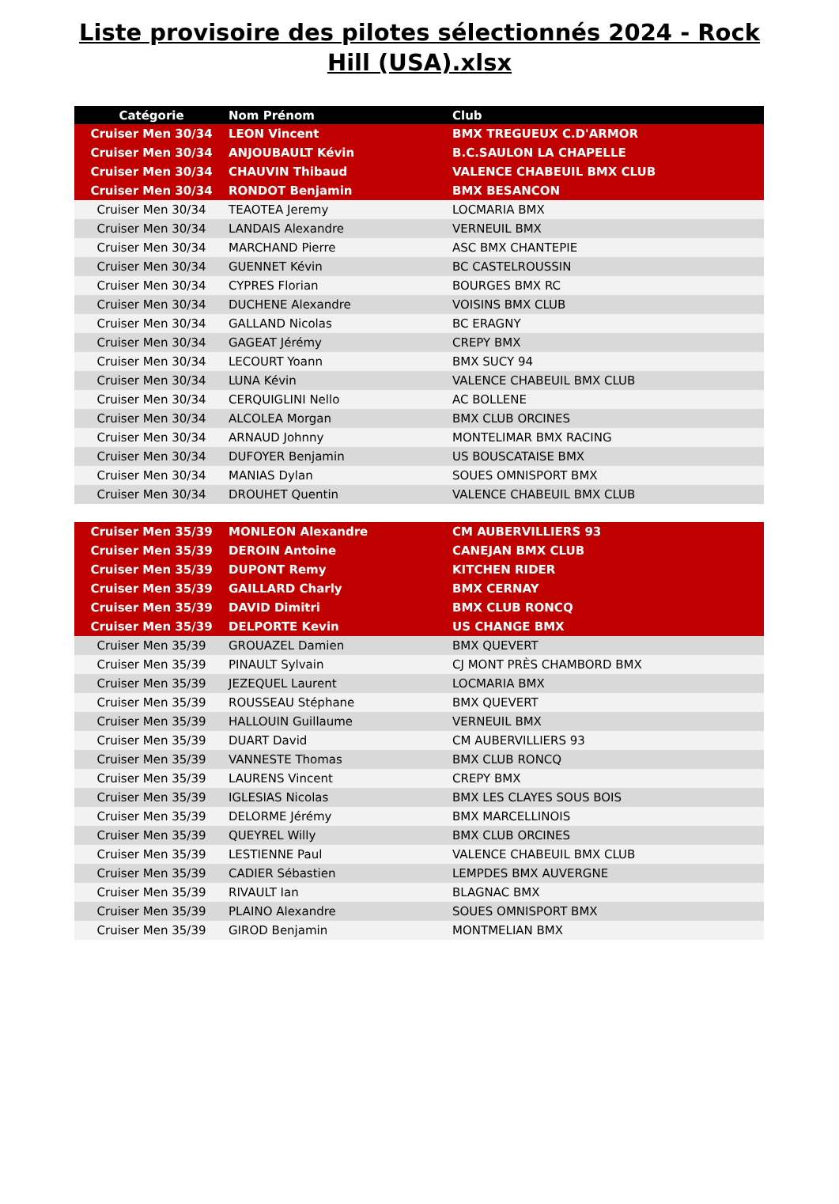Liste provisoire des pilotes sélectionnés 2024 - Rock Hill (USA).xlsx
| Catégorie | Nom Prénom | Club |
| --- | --- | --- |
| Cruiser Men 30/34 | LEON Vincent | BMX TREGUEUX C.D'ARMOR |
| Cruiser Men 30/34 | ANJOUBAULT Kévin | B.C.SAULON LA CHAPELLE |
| Cruiser Men 30/34 | CHAUVIN Thibaud | VALENCE CHABEUIL BMX CLUB |
| Cruiser Men 30/34 | RONDOT Benjamin | BMX BESANCON |
| Cruiser Men 30/34 | TEAOTEA Jeremy | LOCMARIA BMX |
| Cruiser Men 30/34 | LANDAIS Alexandre | VERNEUIL BMX |
| Cruiser Men 30/34 | MARCHAND Pierre | ASC BMX CHANTEPIE |
| Cruiser Men 30/34 | GUENNET Kévin | BC CASTELROUSSIN |
| Cruiser Men 30/34 | CYPRES Florian | BOURGES BMX RC |
| Cruiser Men 30/34 | DUCHENE Alexandre | VOISINS BMX CLUB |
| Cruiser Men 30/34 | GALLAND Nicolas | BC ERAGNY |
| Cruiser Men 30/34 | GAGEAT Jérémy | CREPY BMX |
| Cruiser Men 30/34 | LECOURT Yoann | BMX SUCY 94 |
| Cruiser Men 30/34 | LUNA Kévin | VALENCE CHABEUIL BMX CLUB |
| Cruiser Men 30/34 | CERQUIGLINI Nello | AC BOLLENE |
| Cruiser Men 30/34 | ALCOLEA Morgan | BMX CLUB ORCINES |
| Cruiser Men 30/34 | ARNAUD Johnny | MONTELIMAR BMX RACING |
| Cruiser Men 30/34 | DUFOYER Benjamin | US BOUSCATAISE BMX |
| Cruiser Men 30/34 | MANIAS Dylan | SOUES OMNISPORT BMX |
| Cruiser Men 30/34 | DROUHET Quentin | VALENCE CHABEUIL BMX CLUB |
| Cruiser Men 35/39 | MONLEON Alexandre | CM AUBERVILLIERS 93 |
| Cruiser Men 35/39 | DEROIN Antoine | CANEJAN BMX CLUB |
| Cruiser Men 35/39 | DUPONT Remy | KITCHEN RIDER |
| Cruiser Men 35/39 | GAILLARD Charly | BMX CERNAY |
| Cruiser Men 35/39 | DAVID Dimitri | BMX CLUB RONCQ |
| Cruiser Men 35/39 | DELPORTE Kevin | US CHANGE BMX |
| Cruiser Men 35/39 | GROUAZEL Damien | BMX QUEVERT |
| Cruiser Men 35/39 | PINAULT Sylvain | CJ MONT PRÈS CHAMBORD BMX |
| Cruiser Men 35/39 | JEZEQUEL Laurent | LOCMARIA BMX |
| Cruiser Men 35/39 | ROUSSEAU Stéphane | BMX QUEVERT |
| Cruiser Men 35/39 | HALLOUIN Guillaume | VERNEUIL BMX |
| Cruiser Men 35/39 | DUART David | CM AUBERVILLIERS 93 |
| Cruiser Men 35/39 | VANNESTE Thomas | BMX CLUB RONCQ |
| Cruiser Men 35/39 | LAURENS Vincent | CREPY BMX |
| Cruiser Men 35/39 | IGLESIAS Nicolas | BMX LES CLAYES SOUS BOIS |
| Cruiser Men 35/39 | DELORME Jérémy | BMX MARCELLINOIS |
| Cruiser Men 35/39 | QUEYREL Willy | BMX CLUB ORCINES |
| Cruiser Men 35/39 | LESTIENNE Paul | VALENCE CHABEUIL BMX CLUB |
| Cruiser Men 35/39 | CADIER Sébastien | LEMPDES BMX AUVERGNE |
| Cruiser Men 35/39 | RIVAULT Ian | BLAGNAC BMX |
| Cruiser Men 35/39 | PLAINO Alexandre | SOUES OMNISPORT BMX |
| Cruiser Men 35/39 | GIROD Benjamin | MONTMELIAN BMX |